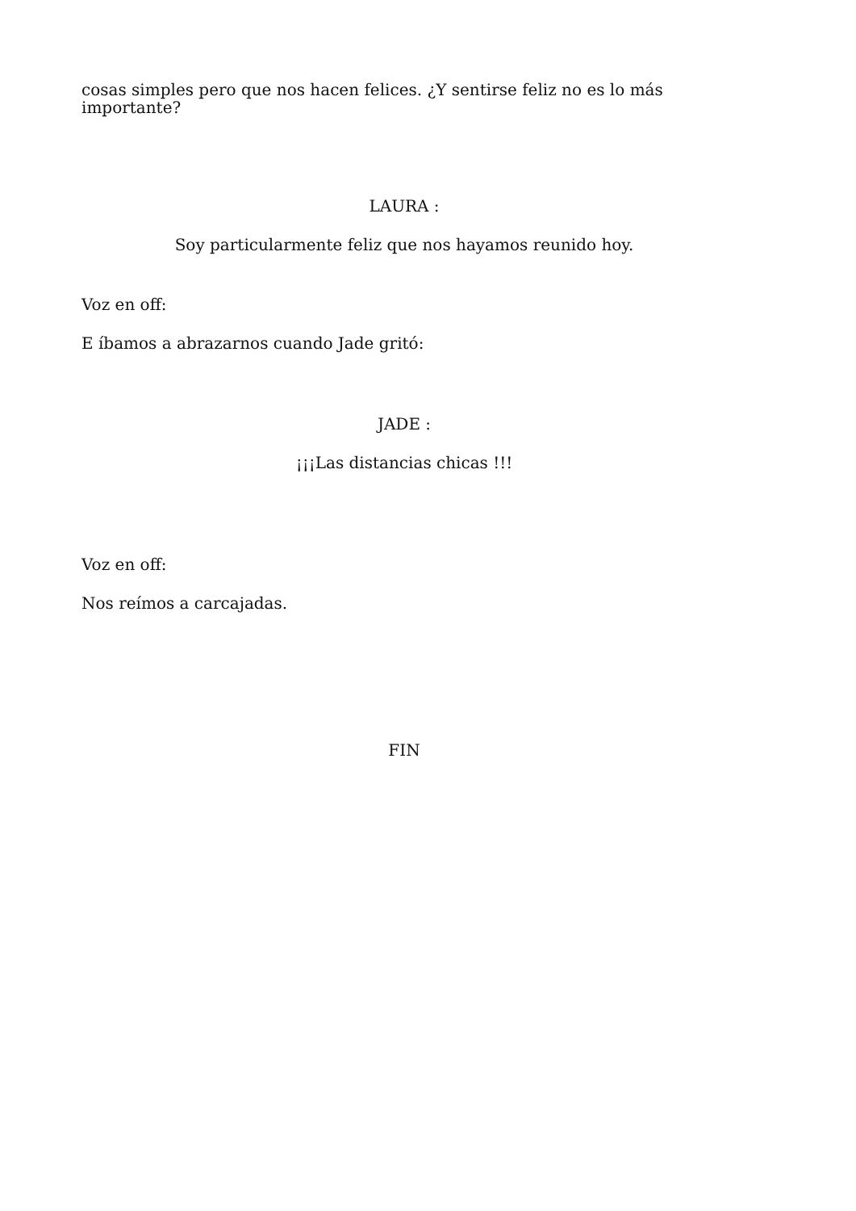cosas simples pero que nos hacen felices. ¿Y sentirse feliz no es lo más importante?
LAURA :
Soy particularmente feliz que nos hayamos reunido hoy.
Voz en off:
E íbamos a abrazarnos cuando Jade gritó:
JADE :
¡¡¡Las distancias chicas !!!
Voz en off:
Nos reímos a carcajadas.
FIN